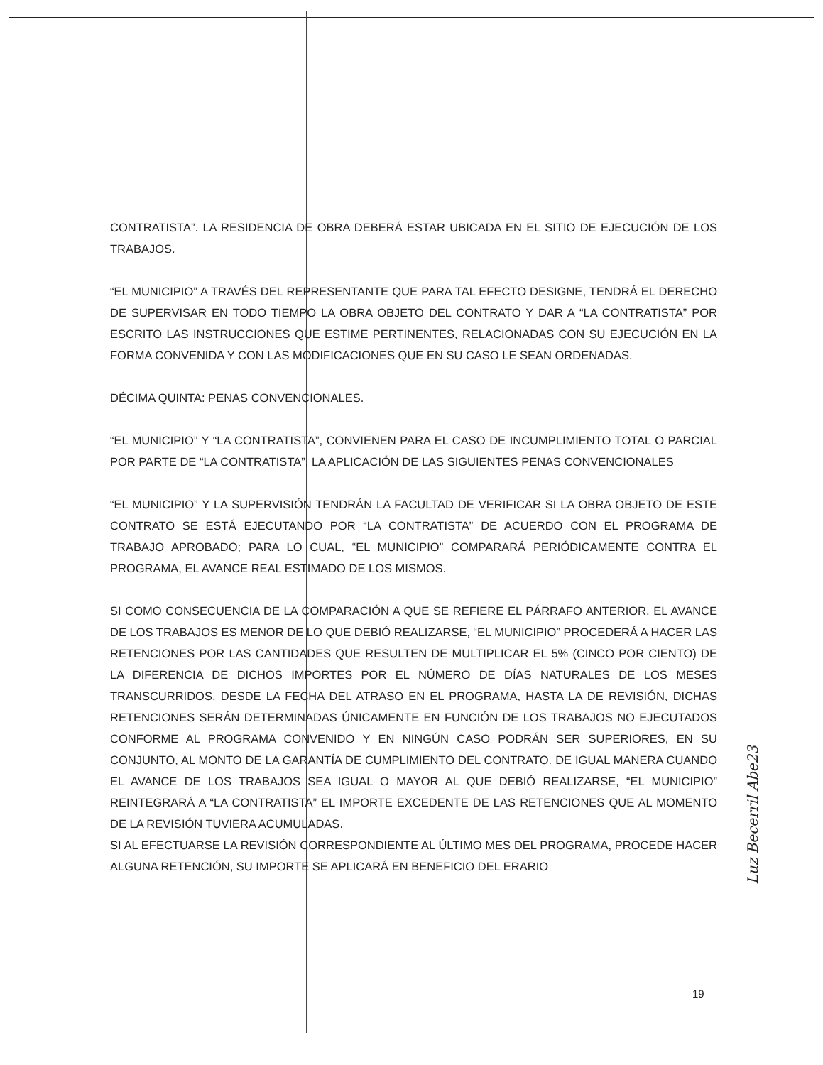CONTRATISTA”. LA RESIDENCIA DE OBRA DEBERÁ ESTAR UBICADA EN EL SITIO DE EJECUCIÓN DE LOS TRABAJOS.
“EL MUNICIPIO” A TRAVÉS DEL REPRESENTANTE QUE PARA TAL EFECTO DESIGNE, TENDRÁ EL DERECHO DE SUPERVISAR EN TODO TIEMPO LA OBRA OBJETO DEL CONTRATO Y DAR A “LA CONTRATISTA” POR ESCRITO LAS INSTRUCCIONES QUE ESTIME PERTINENTES, RELACIONADAS CON SU EJECUCIÓN EN LA FORMA CONVENIDA Y CON LAS MODIFICACIONES QUE EN SU CASO LE SEAN ORDENADAS.
DÉCIMA QUINTA: PENAS CONVENCIONALES.
“EL MUNICIPIO” Y “LA CONTRATISTA”, CONVIENEN PARA EL CASO DE INCUMPLIMIENTO TOTAL O PARCIAL POR PARTE DE “LA CONTRATISTA”, LA APLICACIÓN DE LAS SIGUIENTES PENAS CONVENCIONALES
“EL MUNICIPIO” Y LA SUPERVISIÓN TENDRÁN LA FACULTAD DE VERIFICAR SI LA OBRA OBJETO DE ESTE CONTRATO SE ESTÁ EJECUTANDO POR “LA CONTRATISTA” DE ACUERDO CON EL PROGRAMA DE TRABAJO APROBADO; PARA LO CUAL, “EL MUNICIPIO” COMPARARÁ PERIÓDICAMENTE CONTRA EL PROGRAMA, EL AVANCE REAL ESTIMADO DE LOS MISMOS.
SI COMO CONSECUENCIA DE LA COMPARACIÓN A QUE SE REFIERE EL PÁRRAFO ANTERIOR, EL AVANCE DE LOS TRABAJOS ES MENOR DE LO QUE DEBIÓ REALIZARSE, “EL MUNICIPIO” PROCEDERÁ A HACER LAS RETENCIONES POR LAS CANTIDADES QUE RESULTEN DE MULTIPLICAR EL 5% (CINCO POR CIENTO) DE LA DIFERENCIA DE DICHOS IMPORTES POR EL NÚMERO DE DÍAS NATURALES DE LOS MESES TRANSCURRIDOS, DESDE LA FECHA DEL ATRASO EN EL PROGRAMA, HASTA LA DE REVISIÓN, DICHAS RETENCIONES SERÁN DETERMINADAS ÚNICAMENTE EN FUNCIÓN DE LOS TRABAJOS NO EJECUTADOS CONFORME AL PROGRAMA CONVENIDO Y EN NINGÚN CASO PODRÁN SER SUPERIORES, EN SU CONJUNTO, AL MONTO DE LA GARANTÍA DE CUMPLIMIENTO DEL CONTRATO. DE IGUAL MANERA CUANDO EL AVANCE DE LOS TRABAJOS SEA IGUAL O MAYOR AL QUE DEBIÓ REALIZARSE, “EL MUNICIPIO” REINTEGRARÁ A “LA CONTRATISTA” EL IMPORTE EXCEDENTE DE LAS RETENCIONES QUE AL MOMENTO DE LA REVISIÓN TUVIERA ACUMULADAS.
SI AL EFECTUARSE LA REVISIÓN CORRESPONDIENTE AL ÚLTIMO MES DEL PROGRAMA, PROCEDE HACER ALGUNA RETENCIÓN, SU IMPORTE SE APLICARÁ EN BENEFICIO DEL ERARIO
Luz Becerril Abe23
19